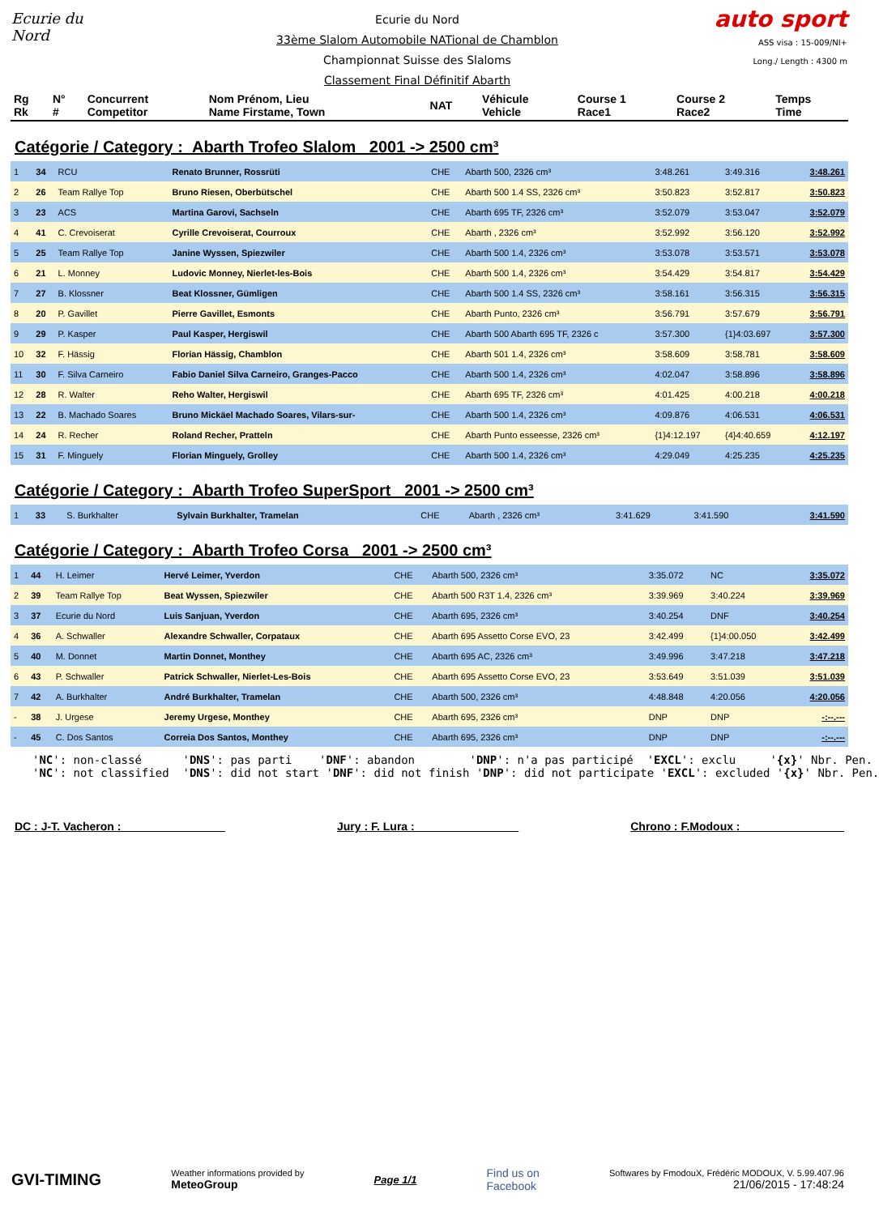Ecurie du Nord
Ecurie du Nord
33ème Slalom Automobile NATional de Chamblon
Championnat Suisse des Slaloms
Classement Final Définitif Abarth
auto sport
ASS visa : 15-009/NI+
Long./ Length : 4300 m
| Rg Rk | N° # | Concurrent Competitor | Nom Prénom, Lieu Name Firstame, Town | NAT | Véhicule Vehicle | Course 1 Race1 | Course 2 Race2 | Temps Time |
| --- | --- | --- | --- | --- | --- | --- | --- | --- |
Catégorie / Category : Abarth Trofeo Slalom 2001 -> 2500 cm³
| 1 | 34 | RCU | Renato Brunner, Rossrüti | CHE | Abarth 500, 2326 cm³ | 3:48.261 | 3:49.316 | 3:48.261 |
| 2 | 26 | Team Rallye Top | Bruno Riesen, Oberbütschel | CHE | Abarth 500 1.4 SS, 2326 cm³ | 3:50.823 | 3:52.817 | 3:50.823 |
| 3 | 23 | ACS | Martina Garovi, Sachseln | CHE | Abarth 695 TF, 2326 cm³ | 3:52.079 | 3:53.047 | 3:52.079 |
| 4 | 41 | C. Crevoiserat | Cyrille Crevoiserat, Courroux | CHE | Abarth , 2326 cm³ | 3:52.992 | 3:56.120 | 3:52.992 |
| 5 | 25 | Team Rallye Top | Janine Wyssen, Spiezwiler | CHE | Abarth 500 1.4, 2326 cm³ | 3:53.078 | 3:53.571 | 3:53.078 |
| 6 | 21 | L. Monney | Ludovic Monney, Nierlet-les-Bois | CHE | Abarth 500 1.4, 2326 cm³ | 3:54.429 | 3:54.817 | 3:54.429 |
| 7 | 27 | B. Klossner | Beat Klossner, Gümligen | CHE | Abarth 500 1.4 SS, 2326 cm³ | 3:58.161 | 3:56.315 | 3:56.315 |
| 8 | 20 | P. Gavillet | Pierre Gavillet, Esmonts | CHE | Abarth Punto, 2326 cm³ | 3:56.791 | 3:57.679 | 3:56.791 |
| 9 | 29 | P. Kasper | Paul Kasper, Hergiswil | CHE | Abarth 500 Abarth 695 TF, 2326 c | 3:57.300 | {1}4:03.697 | 3:57.300 |
| 10 | 32 | F. Hässig | Florian Hässig, Chamblon | CHE | Abarth 501 1.4, 2326 cm³ | 3:58.609 | 3:58.781 | 3:58.609 |
| 11 | 30 | F. Silva Carneiro | Fabio Daniel Silva Carneiro, Granges-Pacco | CHE | Abarth 500 1.4, 2326 cm³ | 4:02.047 | 3:58.896 | 3:58.896 |
| 12 | 28 | R. Walter | Reho Walter, Hergiswil | CHE | Abarth 695 TF, 2326 cm³ | 4:01.425 | 4:00.218 | 4:00.218 |
| 13 | 22 | B. Machado Soares | Bruno Mickäel Machado Soares, Vilars-sur- | CHE | Abarth 500 1.4, 2326 cm³ | 4:09.876 | 4:06.531 | 4:06.531 |
| 14 | 24 | R. Recher | Roland Recher, Pratteln | CHE | Abarth Punto esseesse, 2326 cm³ | {1}4:12.197 | {4}4:40.659 | 4:12.197 |
| 15 | 31 | F. Minguely | Florian Minguely, Grolley | CHE | Abarth 500 1.4, 2326 cm³ | 4:29.049 | 4:25.235 | 4:25.235 |
Catégorie / Category : Abarth Trofeo SuperSport 2001 -> 2500 cm³
| 1 | 33 | S. Burkhalter | Sylvain Burkhalter, Tramelan | CHE | Abarth , 2326 cm³ | 3:41.629 | 3:41.590 | 3:41.590 |
Catégorie / Category : Abarth Trofeo Corsa 2001 -> 2500 cm³
| 1 | 44 | H. Leimer | Hervé Leimer, Yverdon | CHE | Abarth 500, 2326 cm³ | 3:35.072 | NC | 3:35.072 |
| 2 | 39 | Team Rallye Top | Beat Wyssen, Spiezwiler | CHE | Abarth 500 R3T 1.4, 2326 cm³ | 3:39.969 | 3:40.224 | 3:39.969 |
| 3 | 37 | Ecurie du Nord | Luis Sanjuan, Yverdon | CHE | Abarth 695, 2326 cm³ | 3:40.254 | DNF | 3:40.254 |
| 4 | 36 | A. Schwaller | Alexandre Schwaller, Corpataux | CHE | Abarth 695 Assetto Corse EVO, 23 | 3:42.499 | {1}4:00.050 | 3:42.499 |
| 5 | 40 | M. Donnet | Martin Donnet, Monthey | CHE | Abarth 695 AC, 2326 cm³ | 3:49.996 | 3:47.218 | 3:47.218 |
| 6 | 43 | P. Schwaller | Patrick Schwaller, Nierlet-Les-Bois | CHE | Abarth 695 Assetto Corse EVO, 23 | 3:53.649 | 3:51.039 | 3:51.039 |
| 7 | 42 | A. Burkhalter | André Burkhalter, Tramelan | CHE | Abarth 500, 2326 cm³ | 4:48.848 | 4:20.056 | 4:20.056 |
| - | 38 | J. Urgese | Jeremy Urgese, Monthey | CHE | Abarth 695, 2326 cm³ | DNP | DNP | -:--.--- |
| - | 45 | C. Dos Santos | Correia Dos Santos, Monthey | CHE | Abarth 695, 2326 cm³ | DNP | DNP | -:--.--- |
'NC': non-classé 'DNS': pas parti 'DNF': abandon 'DNP': n'a pas participé 'EXCL': exclu '{x}' Nbr. Pen. 'NC': not classified 'DNS': did not start 'DNF': did not finish 'DNP': did not participate 'EXCL': excluded '{x}' Nbr. Pen.
DC : J-T. Vacheron : ________________ Jury : F. Lura : ________________ Chrono : F.Modoux : ________________
GVI-TIMING
Weather informations provided by
MeteoGroup
Page 1/1
Find us on
Facebook
Softwares by FmodouX, Frédéric MODOUX, V. 5.99.407.96
21/06/2015 - 17:48:24